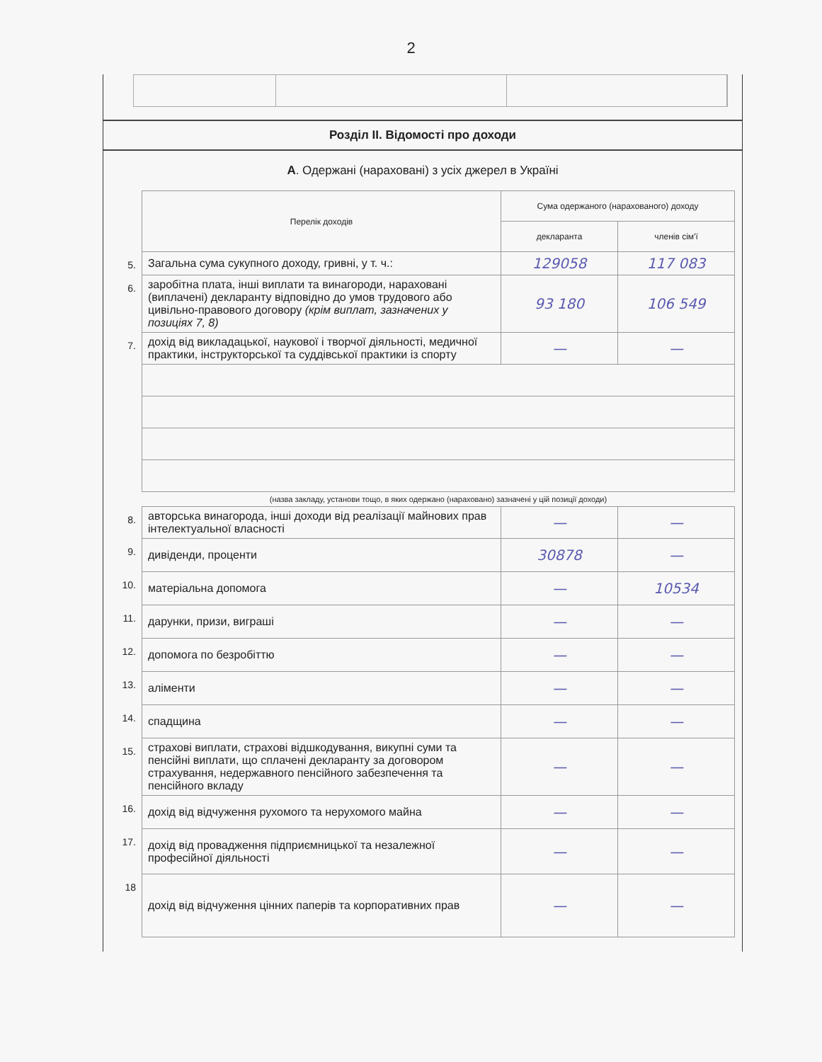2
Розділ II. Відомості про доходи
А. Одержані (нараховані) з усіх джерел в Україні
| | Перелік доходів | Сума одержаного (нарахованого) доходу | |
| | | декларанта | членів сім'ї |
| 5. | Загальна сума сукупного доходу, гривні, у т. ч.: | 129058 | 117 083 |
| 6. | заробітна плата, інші виплати та винагороди, нараховані (виплачені) декларанту відповідно до умов трудового або цивільно-правового договору (крім виплат, зазначених у позиціях 7, 8) | 93 180 | 106 549 |
| 7. | дохід від викладацької, наукової і творчої діяльності, медичної практики, інструкторської та суддівської практики із спорту | — | — |
| | (назва закладу, установи тощо, в яких одержано (нараховано) зазначені у цій позиції доходи) | | |
| 8. | авторська винагорода, інші доходи від реалізації майнових прав інтелектуальної власності | — | — |
| 9. | дивіденди, проценти | 30878 | — |
| 10. | матеріальна допомога | — | 10534 |
| 11. | дарунки, призи, виграші | — | — |
| 12. | допомога по безробіттю | — | — |
| 13. | аліменти | — | — |
| 14. | спадщина | — | — |
| 15. | страхові виплати, страхові відшкодування, викупні суми та пенсійні виплати, що сплачені декларанту за договором страхування, недержавного пенсійного забезпечення та пенсійного вкладу | — | — |
| 16. | дохід від відчуження рухомого та нерухомого майна | — | — |
| 17. | дохід від провадження підприємницької та незалежної професійної діяльності | — | — |
| 18 | дохід від відчуження цінних паперів та корпоративних прав | — | — |